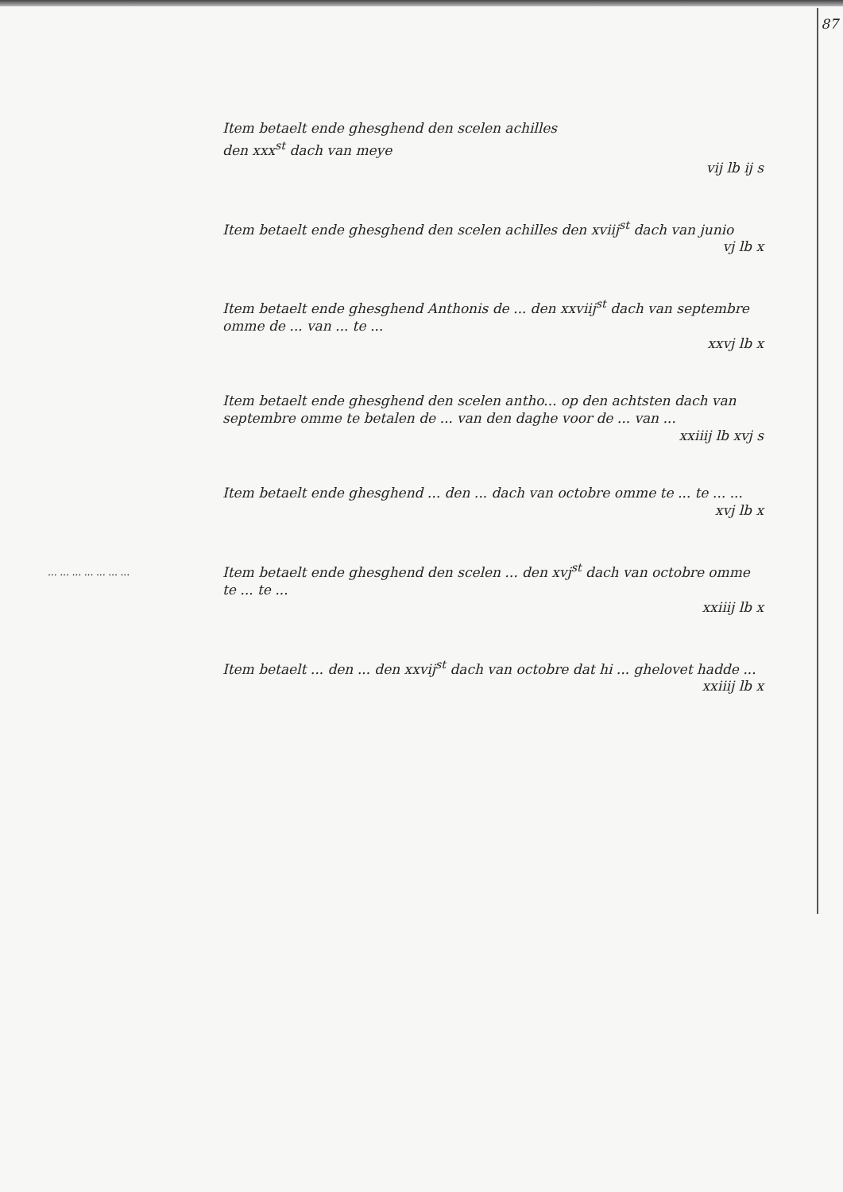87
Item betaelt ende ghesghend den scelen achilles
den xxx<sup>st</sup> dach van meye
vij lb ij s
Item betaelt ende ghesghend den scelen achilles den xviij<sup>st</sup> dach van junio
vj lb x
Item betaelt ende ghesghend Anthonis de ... den xxviij<sup>st</sup> dach van septembre omme de ... van ... te ...
xxvj lb x
Item betaelt ende ghesghend den scelen antho... op den achtsten dach van septembre omme te betalen de ... van den daghe voor de ... van ...
xxiiij lb xvj s
Item betaelt ende ghesghend ... den ... dach van octobre omme te ... te ... ...
xvj lb x
... ... ... ... ... ... ...
Item betaelt ende ghesghend den scelen ... den xvj<sup>st</sup> dach van octobre omme te ... te ...
xxiiij lb x
Item betaelt ... den ... den xxvij<sup>st</sup> dach van octobre dat hi ... ghelovet hadde ...
xxiiij lb x